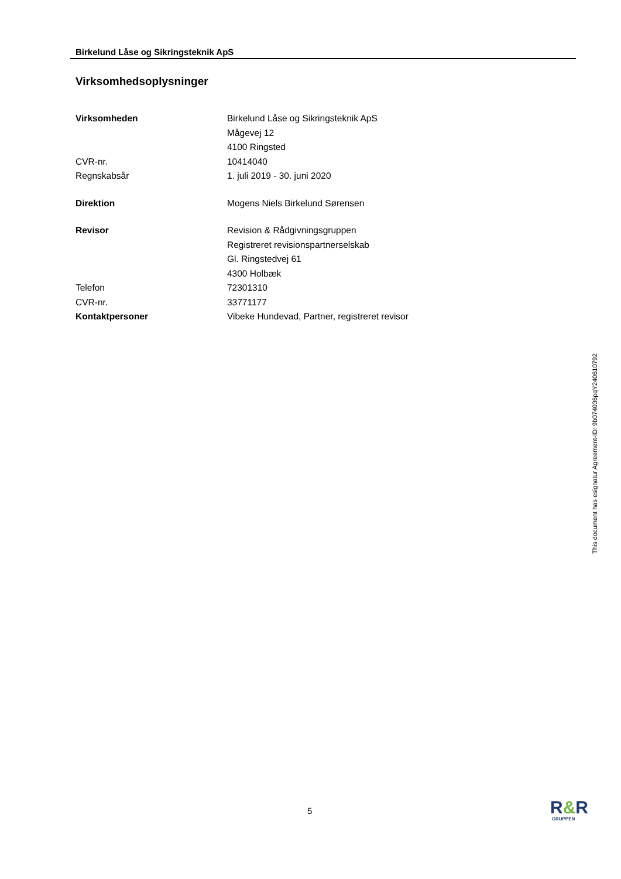Birkelund Låse og Sikringsteknik ApS
Virksomhedsoplysninger
| Virksomheden | Birkelund Låse og Sikringsteknik ApS |
| | Mågevej 12 |
| | 4100 Ringsted |
| CVR-nr. | 10414040 |
| Regnskabsår | 1. juli 2019 - 30. juni 2020 |
| Direktion | Mogens Niels Birkelund Sørensen |
| Revisor | Revision & Rådgivningsgruppen |
| | Registreret revisionspartnerselskab |
| | Gl. Ringstedvej 61 |
| | 4300 Holbæk |
| Telefon | 72301310 |
| CVR-nr. | 33771177 |
| Kontaktpersoner | Vibeke Hundevad, Partner, registreret revisor |
This document has esignatur Agreement-ID: 9b074036pqY240610792
5
R&R
GRUPPEN